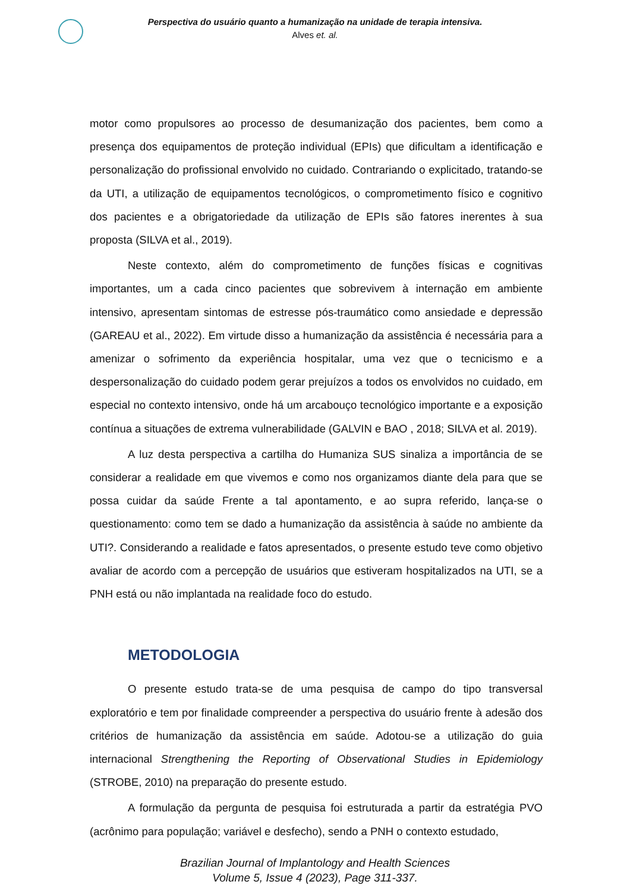Perspectiva do usuário quanto a humanização na unidade de terapia intensiva.
Alves et. al.
motor como propulsores ao processo de desumanização dos pacientes, bem como a presença dos equipamentos de proteção individual (EPIs) que dificultam a identificação e personalização do profissional envolvido no cuidado. Contrariando o explicitado, tratando-se da UTI, a utilização de equipamentos tecnológicos, o comprometimento físico e cognitivo dos pacientes e a obrigatoriedade da utilização de EPIs são fatores inerentes à sua proposta (SILVA et al., 2019).
Neste contexto, além do comprometimento de funções físicas e cognitivas importantes, um a cada cinco pacientes que sobrevivem à internação em ambiente intensivo, apresentam sintomas de estresse pós-traumático como ansiedade e depressão (GAREAU et al., 2022). Em virtude disso a humanização da assistência é necessária para a amenizar o sofrimento da experiência hospitalar, uma vez que o tecnicismo e a despersonalização do cuidado podem gerar prejuízos a todos os envolvidos no cuidado, em especial no contexto intensivo, onde há um arcabouço tecnológico importante e a exposição contínua a situações de extrema vulnerabilidade (GALVIN e BAO , 2018; SILVA et al. 2019).
A luz desta perspectiva a cartilha do Humaniza SUS sinaliza a importância de se considerar a realidade em que vivemos e como nos organizamos diante dela para que se possa cuidar da saúde Frente a tal apontamento, e ao supra referido, lança-se o questionamento: como tem se dado a humanização da assistência à saúde no ambiente da UTI?. Considerando a realidade e fatos apresentados, o presente estudo teve como objetivo avaliar de acordo com a percepção de usuários que estiveram hospitalizados na UTI, se a PNH está ou não implantada na realidade foco do estudo.
METODOLOGIA
O presente estudo trata-se de uma pesquisa de campo do tipo transversal exploratório e tem por finalidade compreender a perspectiva do usuário frente à adesão dos critérios de humanização da assistência em saúde. Adotou-se a utilização do guia internacional Strengthening the Reporting of Observational Studies in Epidemiology (STROBE, 2010) na preparação do presente estudo.
A formulação da pergunta de pesquisa foi estruturada a partir da estratégia PVO (acrônimo para população; variável e desfecho), sendo a PNH o contexto estudado,
Brazilian Journal of Implantology and Health Sciences
Volume 5, Issue 4 (2023), Page 311-337.